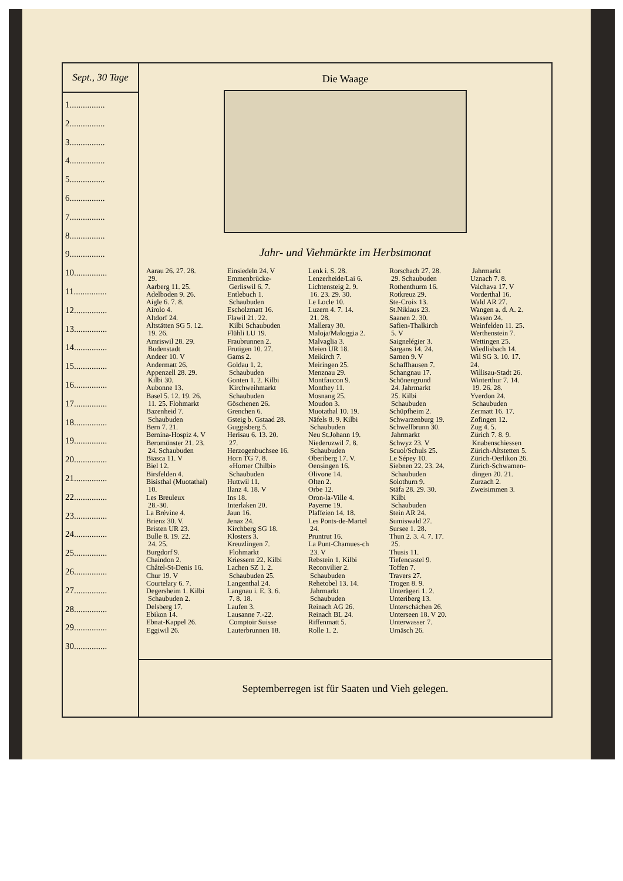Sept., 30 Tage
1................
2................
3................
4................
5................
6................
7................
8................
9................
10...............
11...............
12...............
13...............
14...............
15...............
16...............
17...............
18...............
19...............
20...............
21...............
22...............
23...............
24...............
25...............
26...............
27...............
28...............
29...............
30...............
Die Waage
Jahr- und Viehmärkte im Herbstmonat
Aarau 26. 27. 28.
29.
Aarberg 11. 25.
Adelboden 9. 26.
Aigle 6. 7. 8.
Airolo 4.
Altdorf 24.
Altstätten SG 5. 12.
19. 26.
Amriswil 28. 29.
Budenstadt
Andeer 10. V
Andermatt 26.
Appenzell 28. 29.
Kilbi 30.
Aubonne 13.
Basel 5. 12. 19. 26.
11. 25. Flohmarkt
Bazenheid 7.
Schaubuden
Bern 7. 21.
Bernina-Hospiz 4. V
Beromünster 21. 23.
24. Schaubuden
Biasca 11. V
Biel 12.
Birsfelden 4.
Bisisthal (Muotathal)
10.
Les Breuleux
28.-30.
La Brévine 4.
Brienz 30. V.
Bristen UR 23.
Bulle 8. 19. 22.
24. 25.
Burgdorf 9.
Chaindon 2.
Châtel-St-Denis 16.
Chur 19. V
Courtelary 6. 7.
Degersheim 1. Kilbi
Schaubuden 2.
Delsberg 17.
Ebikon 14.
Ebnat-Kappel 26.
Eggiwil 26.
Einsiedeln 24. V
Emmenbrücke-
Gerliswil 6. 7.
Entlebuch 1.
Schaubuden
Escholzmatt 16.
Flawil 21. 22.
Kilbi Schaubuden
Flühli LU 19.
Fraubrunnen 2.
Frutigen 10. 27.
Gams 2.
Goldau 1. 2.
Schaubuden
Gonten 1. 2. Kilbi
Kirchweihmarkt
Schaubuden
Göschenen 26.
Grenchen 6.
Gsteig b. Gstaad 28.
Guggisberg 5.
Herisau 6. 13. 20.
27.
Herzogenbuchsee 16.
Horn TG 7. 8.
«Horner Chilbi»
Schaubuden
Huttwil 11.
Ilanz 4. 18. V
Ins 18.
Interlaken 20.
Jaun 16.
Jenaz 24.
Kirchberg SG 18.
Klosters 3.
Kreuzlingen 7.
Flohmarkt
Kriessern 22. Kilbi
Lachen SZ 1. 2.
Schaubuden 25.
Langenthal 24.
Langnau i. E. 3. 6.
7. 8. 18.
Laufen 3.
Lausanne 7.-22.
Comptoir Suisse
Lauterbrunnen 18.
Lenk i. S. 28.
Lenzerheide/Lai 6.
Lichtensteig 2. 9.
16. 23. 29. 30.
Le Locle 10.
Luzern 4. 7. 14.
21. 28.
Malleray 30.
Maloja/Maloggia 2.
Malvaglia 3.
Meien UR 18.
Meikirch 7.
Meiringen 25.
Menznau 29.
Montfaucon 9.
Monthey 11.
Mosnang 25.
Moudon 3.
Muotathal 10. 19.
Näfels 8. 9. Kilbi
Schaubuden
Neu St.Johann 19.
Niederuzwil 7. 8.
Schaubuden
Oberiberg 17. V.
Oensingen 16.
Olivone 14.
Olten 2.
Orbe 12.
Oron-la-Ville 4.
Payerne 19.
Plaffeien 14. 18.
Les Ponts-de-Martel
24.
Pruntrut 16.
La Punt-Chamues-ch
23. V
Rebstein 1. Kilbi
Reconvilier 2.
Schaubuden
Rehetobel 13. 14.
Jahrmarkt
Schaubuden
Reinach AG 26.
Reinach BL 24.
Riffenmatt 5.
Rolle 1. 2.
Rorschach 27. 28.
29. Schaubuden
Rothenthurm 16.
Rotkreuz 29.
Ste-Croix 13.
St.Niklaus 23.
Saanen 2. 30.
Safien-Thalkirch
5. V
Saignelégier 3.
Sargans 14. 24.
Sarnen 9. V
Schaffhausen 7.
Schangnau 17.
Schönengrund
24. Jahrmarkt
25. Kilbi
Schaubuden
Schüpfheim 2.
Schwarzenburg 19.
Schwellbrunn 30.
Jahrmarkt
Schwyz 23. V
Scuol/Schuls 25.
Le Sépey 10.
Siebnen 22. 23. 24.
Schaubuden
Solothurn 9.
Stäfa 28. 29. 30.
Kilbi
Schaubuden
Stein AR 24.
Sumiswald 27.
Sursee 1. 28.
Thun 2. 3. 4. 7. 17.
25.
Thusis 11.
Tiefencastel 9.
Toffen 7.
Travers 27.
Trogen 8. 9.
Unterägeri 1. 2.
Unteriberg 13.
Unterschächen 26.
Unterseen 18. V 20.
Unterwasser 7.
Urnäsch 26.
Jahrmarkt
Uznach 7. 8.
Valchava 17. V
Vorderthal 16.
Wald AR 27.
Wangen a. d. A. 2.
Wassen 24.
Weinfelden 11. 25.
Werthenstein 7.
Wettingen 25.
Wiedlisbach 14.
Wil SG 3. 10. 17.
24.
Willisau-Stadt 26.
Winterthur 7. 14.
19. 26. 28.
Yverdon 24.
Schaubuden
Zermatt 16. 17.
Zofingen 12.
Zug 4. 5.
Zürich 7. 8. 9.
Knabenschiessen
Zürich-Altstetten 5.
Zürich-Oerlikon 26.
Zürich-Schwamen-
dingen 20. 21.
Zurzach 2.
Zweisimmen 3.
Septemberregen ist für Saaten und Vieh gelegen.